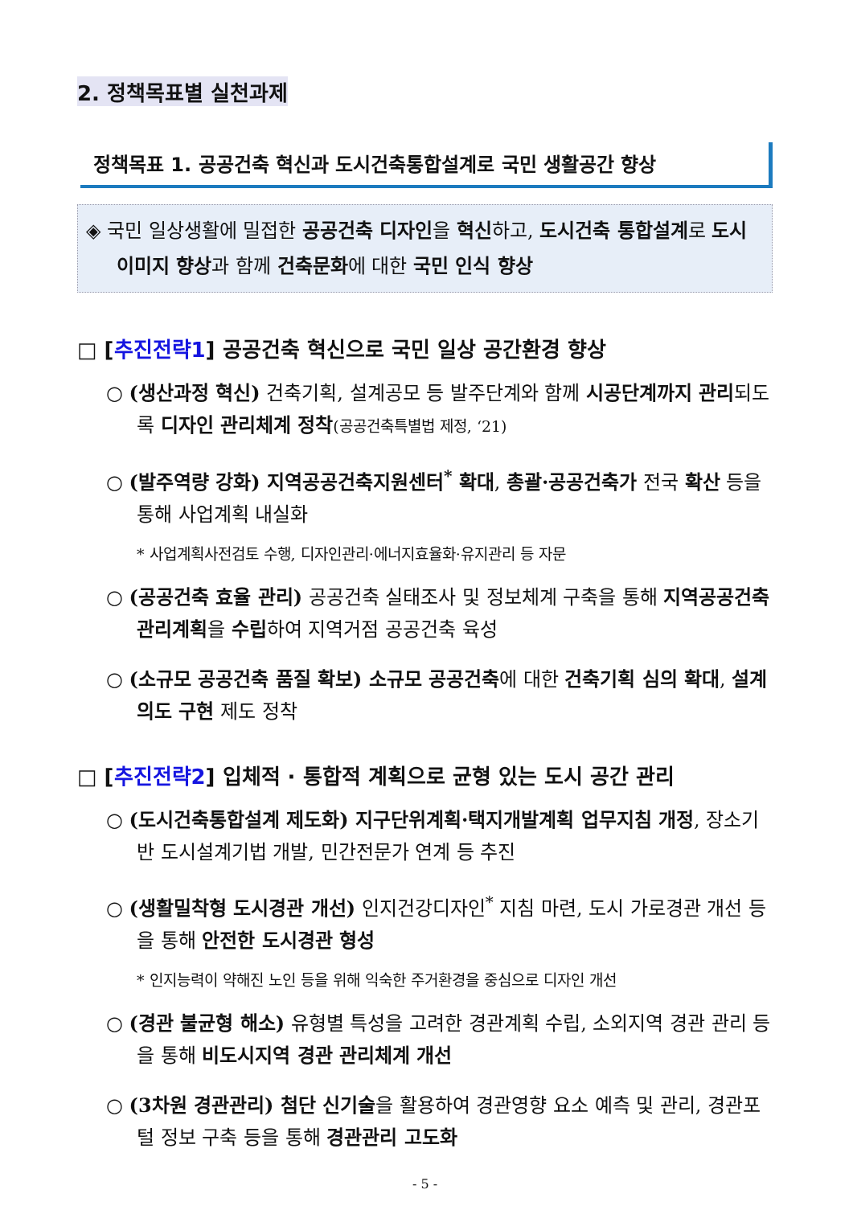2. 정책목표별 실천과제
정책목표 1. 공공건축 혁신과 도시건축통합설계로 국민 생활공간 향상
◈ 국민 일상생활에 밀접한 공공건축 디자인을 혁신하고, 도시건축 통합설계로 도시이미지 향상과 함께 건축문화에 대한 국민 인식 향상
□ [추진전략1] 공공건축 혁신으로 국민 일상 공간환경 향상
○ (생산과정 혁신) 건축기획, 설계공모 등 발주단계와 함께 시공단계까지 관리되도록 디자인 관리체계 정착(공공건축특별법 제정, ‘21)
○ (발주역량 강화) 지역공공건축지원센터<sup>*</sup> 확대, 총괄·공공건축가 전국 확산 등을 통해 사업계획 내실화
* 사업계획사전검토 수행, 디자인관리·에너지효율화·유지관리 등 자문
○ (공공건축 효율 관리) 공공건축 실태조사 및 정보체계 구축을 통해 지역공공건축 관리계획을 수립하여 지역거점 공공건축 육성
○ (소규모 공공건축 품질 확보) 소규모 공공건축에 대한 건축기획 심의 확대, 설계의도 구현 제도 정착
□ [추진전략2] 입체적 · 통합적 계획으로 균형 있는 도시 공간 관리
○ (도시건축통합설계 제도화) 지구단위계획·택지개발계획 업무지침 개정, 장소기반 도시설계기법 개발, 민간전문가 연계 등 추진
○ (생활밀착형 도시경관 개선) 인지건강디자인<sup>*</sup> 지침 마련, 도시 가로경관 개선 등을 통해 안전한 도시경관 형성
* 인지능력이 약해진 노인 등을 위해 익숙한 주거환경을 중심으로 디자인 개선
○ (경관 불균형 해소) 유형별 특성을 고려한 경관계획 수립, 소외지역 경관 관리 등을 통해 비도시지역 경관 관리체계 개선
○ (3차원 경관관리) 첨단 신기술을 활용하여 경관영향 요소 예측 및 관리, 경관포털 정보 구축 등을 통해 경관관리 고도화
- 5 -